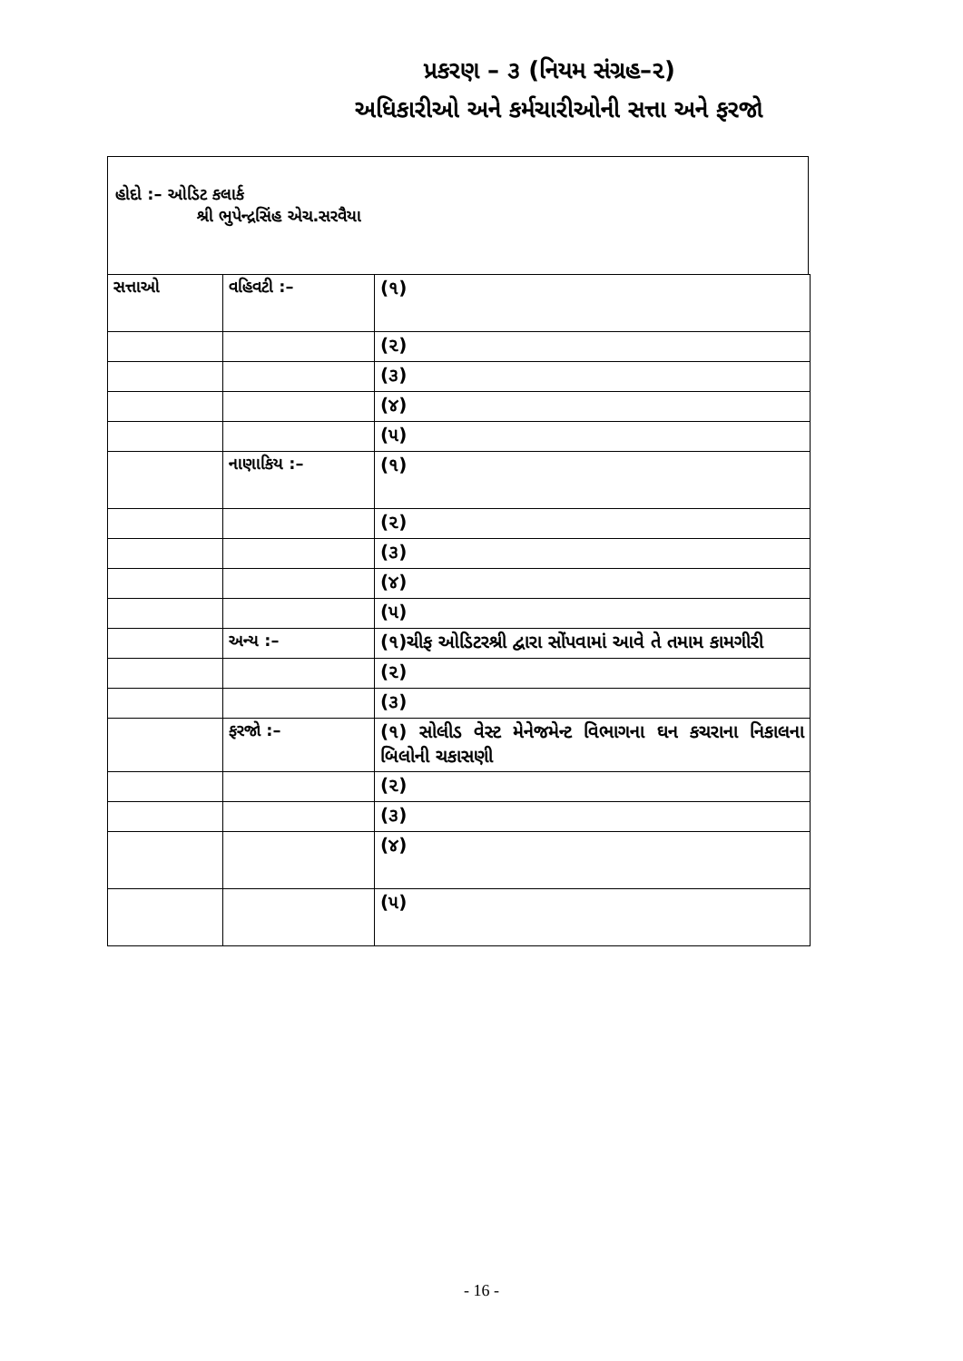પ્રકરણ – ૩ (નિયમ સંગ્રહ–૨)
અધિકારીઓ અને કર્મચારીઓની સત્તા અને ફરજો
હોદો :– ઓડિટ કલાર્ક
શ્રી ભુપેન્દ્રસિંહ એચ.સરવૈયા
| સત્તાઓ | વહિવટી :– | (૧) |
| | | (૨) |
| | | (૩) |
| | | (૪) |
| | | (૫) |
| | નાણાકિય :– | (૧) |
| | | (૨) |
| | | (૩) |
| | | (૪) |
| | | (૫) |
| | અન્ય :– | (૧)ચીફ ઓડિટરશ્રી દ્વારા સોંપવામાં આવે તે તમામ કામગીરી |
| | | (૨) |
| | | (૩) |
| | ફરજો :– | (૧) સોલીડ વેસ્ટ મેનેજમેન્ટ વિભાગના ઘન કચરાના નિકાલના બિલોની ચકાસણી |
| | | (૨) |
| | | (૩) |
| | | (૪) |
| | | (૫) |
- 16 -